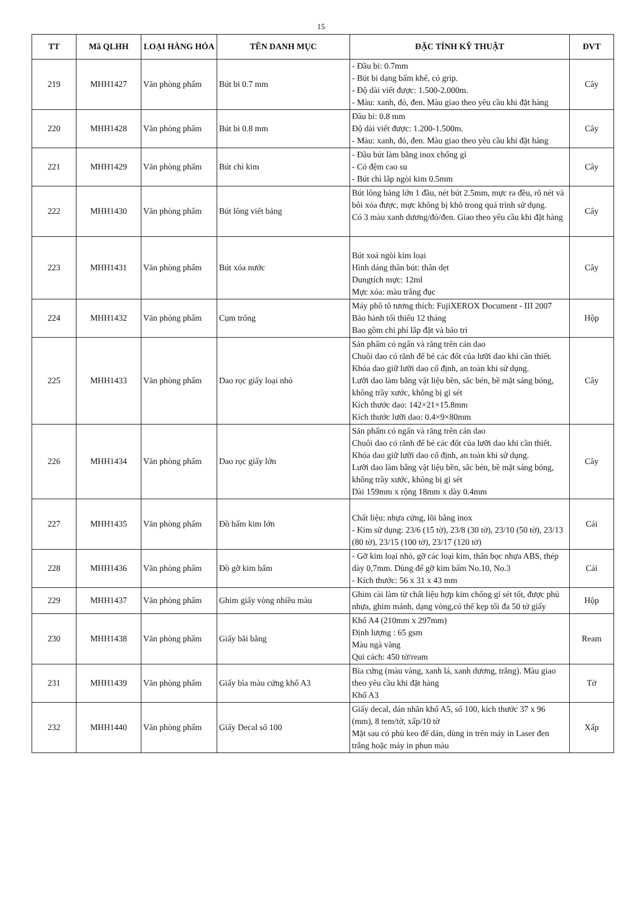15
| TT | Mã QLHH | LOẠI HÀNG HÓA | TÊN DANH MỤC | ĐẶC TÍNH KỸ THUẬT | ĐVT |
| --- | --- | --- | --- | --- | --- |
| 219 | MHH1427 | Văn phòng phẩm | Bút bi 0.7 mm | - Đầu bi: 0.7mm - Bút bi dạng bấm khế, có grip. - Độ dài viết được: 1.500-2.000m. - Màu: xanh, đỏ, đen. Màu giao theo yêu cầu khi đặt hàng | Cây |
| 220 | MHH1428 | Văn phòng phẩm | Bút bi 0.8 mm | Đầu bi: 0.8 mm Độ dài viết được: 1.200-1.500m. - Màu: xanh, đỏ, đen. Màu giao theo yêu cầu khi đặt hàng | Cây |
| 221 | MHH1429 | Văn phòng phẩm | Bút chì kim | - Đầu bút làm bằng inox chống gỉ - Có đệm cao su - Bút chì lắp ngòi kim 0.5mm | Cây |
| 222 | MHH1430 | Văn phòng phẩm | Bút lông viết bảng | Bút lông bảng lớn 1 đầu, nét bút 2.5mm, mực ra đều, rõ nét và bôi xóa được, mực không bị khô trong quá trình sử dụng. Có 3 màu xanh dương/đỏ/đen. Giao theo yêu cầu khi đặt hàng | Cây |
| 223 | MHH1431 | Văn phòng phẩm | Bút xóa nước | Bút xoá ngòi kim loại Hình dáng thân bút: thân dẹt Dungtích mực: 12ml Mực xóa: màu trắng đục | Cây |
| 224 | MHH1432 | Văn phòng phẩm | Cụm trống | Máy phô tô tương thích: FujiXEROX Document - III 2007 Bảo hành tối thiểu 12 tháng Bao gồm chi phí lắp đặt và bảo trì | Hộp |
| 225 | MHH1433 | Văn phòng phẩm | Dao rọc giấy loại nhỏ | Sản phẩm có ngấn và răng trên cán dao Chuôi dao có rãnh để bẻ các đốt của lưỡi dao khi cần thiết. Khóa dao giữ lưỡi dao cố định, an toàn khi sử dụng. Lưỡi dao làm bằng vật liệu bền, sắc bén, bề mặt sáng bóng, không trầy xước, không bị gỉ sét Kích thước dao: 142×21×15.8mm Kích thước lưỡi dao: 0.4×9×80mm | Cây |
| 226 | MHH1434 | Văn phòng phẩm | Dao rọc giấy lớn | Sản phẩm có ngấn và răng trên cán dao Chuôi dao có rãnh để bẻ các đốt của lưỡi dao khi cần thiết. Khóa dao giữ lưỡi dao cố định, an toàn khi sử dụng. Lưỡi dao làm bằng vật liệu bền, sắc bén, bề mặt sáng bóng, không trầy xước, không bị gỉ sét Dài 159mm x rộng 18mm x dày 0.4mm | Cây |
| 227 | MHH1435 | Văn phòng phẩm | Đồ bấm kim lớn | Chất liệu: nhựa cứng, lõi bằng inox - Kim sử dụng: 23/6 (15 tờ), 23/8 (30 tờ), 23/10 (50 tờ), 23/13 (80 tờ), 23/15 (100 tờ), 23/17 (120 tờ) | Cái |
| 228 | MHH1436 | Văn phòng phẩm | Đồ gỡ kim bấm | - Gỡ kim loại nhỏ, gỡ các loại kim, thân bọc nhựa ABS, thép dày 0,7mm. Dùng để gỡ kim bấm No.10, No.3 - Kích thước: 56 x 31 x 43 mm | Cái |
| 229 | MHH1437 | Văn phòng phẩm | Ghim giấy vòng nhiều màu | Ghim cài làm từ chất liệu hợp kim chống gỉ sét tốt, được phủ nhựa, ghim mảnh, dạng vòng,có thể kẹp tối đa 50 tờ giấy | Hộp |
| 230 | MHH1438 | Văn phòng phẩm | Giấy bãi bằng | Khổ A4 (210mm x 297mm) Định lượng : 65 gsm Màu ngà vàng Qui cách: 450 tờ/ream | Ream |
| 231 | MHH1439 | Văn phòng phẩm | Giấy bìa màu cứng khổ A3 | Bìa cứng (màu vàng, xanh lá, xanh dương, trắng). Màu giao theo yêu cầu khi đặt hàng Khổ A3 | Tờ |
| 232 | MHH1440 | Văn phòng phẩm | Giấy Decal số 100 | Giấy decal, dán nhãn khổ A5, số 100, kích thước 37 x 96 (mm), 8 tem/tờ, xấp/10 tờ Mặt sau có phủ keo để dán, dùng in trên máy in Laser đen trắng hoặc máy in phun màu | Xấp |